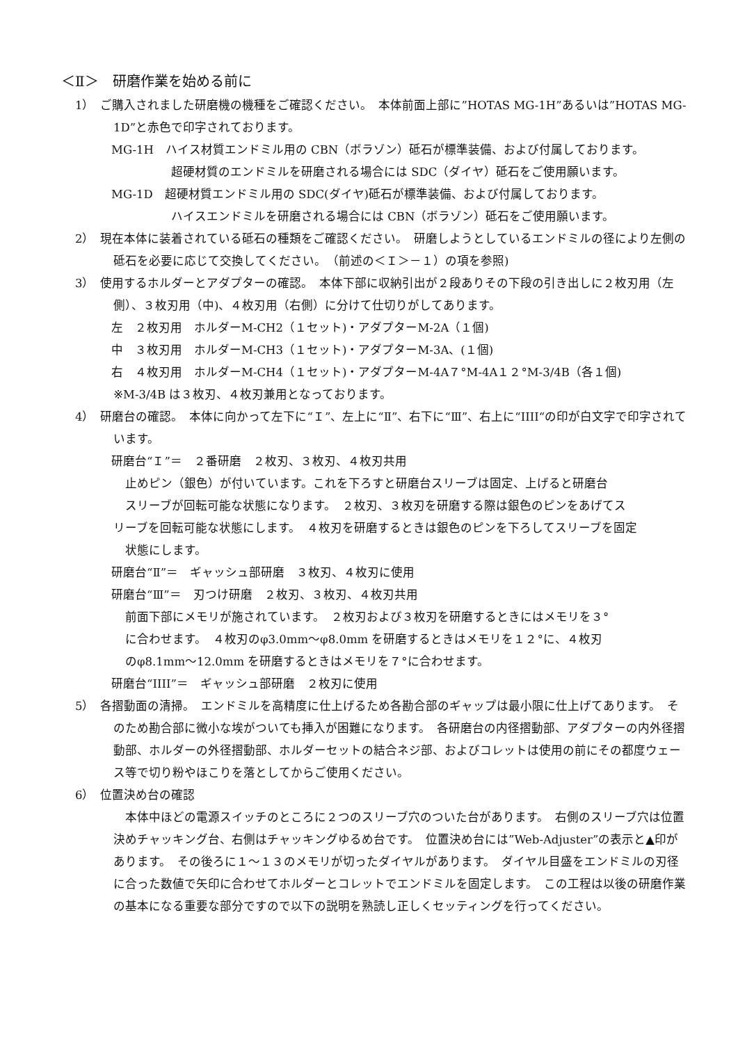＜Ⅱ＞　研磨作業を始める前に
1）　ご購入されました研磨機の機種をご確認ください。　本体前面上部に”HOTAS MG-1H”あるいは”HOTAS MG-1D”と赤色で印字されております。
MG-1H　ハイス材質エンドミル用の CBN（ボラゾン）砥石が標準装備、および付属しております。
超硬材質のエンドミルを研磨される場合には SDC（ダイヤ）砥石をご使用願います。
MG-1D　超硬材質エンドミル用の SDC(ダイヤ)砥石が標準装備、および付属しております。
ハイスエンドミルを研磨される場合には CBN（ボラゾン）砥石をご使用願います。
2）　現在本体に装着されている砥石の種類をご確認ください。　研磨しようとしているエンドミルの径により左側の砥石を必要に応じて交換してください。　（前述の＜Ｉ＞－１）の項を参照)
3）　使用するホルダーとアダプターの確認。　本体下部に収納引出が２段ありその下段の引き出しに２枚刃用（左側）、３枚刃用（中)、４枚刃用（右側）に分けて仕切りがしてあります。
左　２枚刃用　ホルダーM-CH2（１セット)・アダプターM-2A（１個)
中　３枚刃用　ホルダーM-CH3（１セット)・アダプターM-3A、(１個)
右　４枚刃用　ホルダーM-CH4（１セット)・アダプターM-4A７°M-4A１２°M-3/4B（各１個)
※M-3/4B は３枚刃、４枚刃兼用となっております。
4）　研磨台の確認。　本体に向かって左下に“Ｉ”、左上に“Ⅱ”、右下に“Ⅲ”、右上に“IIII“の印が白文字で印字されています。
研磨台“Ｉ”＝　２番研磨　２枚刃、３枚刃、４枚刃共用
止めピン（銀色）が付いています。これを下ろすと研磨台スリーブは固定、上げると研磨台
スリーブが回転可能な状態になります。　２枚刃、３枚刃を研磨する際は銀色のピンをあげてス
リーブを回転可能な状態にします。　４枚刃を研磨するときは銀色のピンを下ろしてスリーブを固定
状態にします。
研磨台“Ⅱ”＝　ギャッシュ部研磨　３枚刃、４枚刃に使用
研磨台“Ⅲ”＝　刃つけ研磨　２枚刃、３枚刃、４枚刃共用
前面下部にメモリが施されています。　２枚刃および３枚刃を研磨するときにはメモリを３°
に合わせます。　４枚刃のφ3.0mm～φ8.0mm を研磨するときはメモリを１２°に、４枚刃
のφ8.1mm～12.0mm を研磨するときはメモリを７°に合わせます。
研磨台“IIII”＝　ギャッシュ部研磨　２枚刃に使用
5）　各摺動面の清掃。　エンドミルを高精度に仕上げるため各勘合部のギャップは最小限に仕上げてあります。　そのため勘合部に微小な埃がついても挿入が困難になります。　各研磨台の内径摺動部、アダプターの内外径摺動部、ホルダーの外径摺動部、ホルダーセットの結合ネジ部、およびコレットは使用の前にその都度ウェース等で切り粉やほこりを落としてからご使用ください。
6）　位置決め台の確認
　本体中ほどの電源スイッチのところに２つのスリーブ穴のついた台があります。　右側のスリーブ穴は位置決めチャッキング台、右側はチャッキングゆるめ台です。　位置決め台には”Web-Adjuster”の表示と▲印があります。　その後ろに１～１３のメモリが切ったダイヤルがあります。　ダイヤル目盛をエンドミルの刃径に合った数値で矢印に合わせてホルダーとコレットでエンドミルを固定します。　この工程は以後の研磨作業の基本になる重要な部分ですので以下の説明を熟読し正しくセッティングを行ってください。